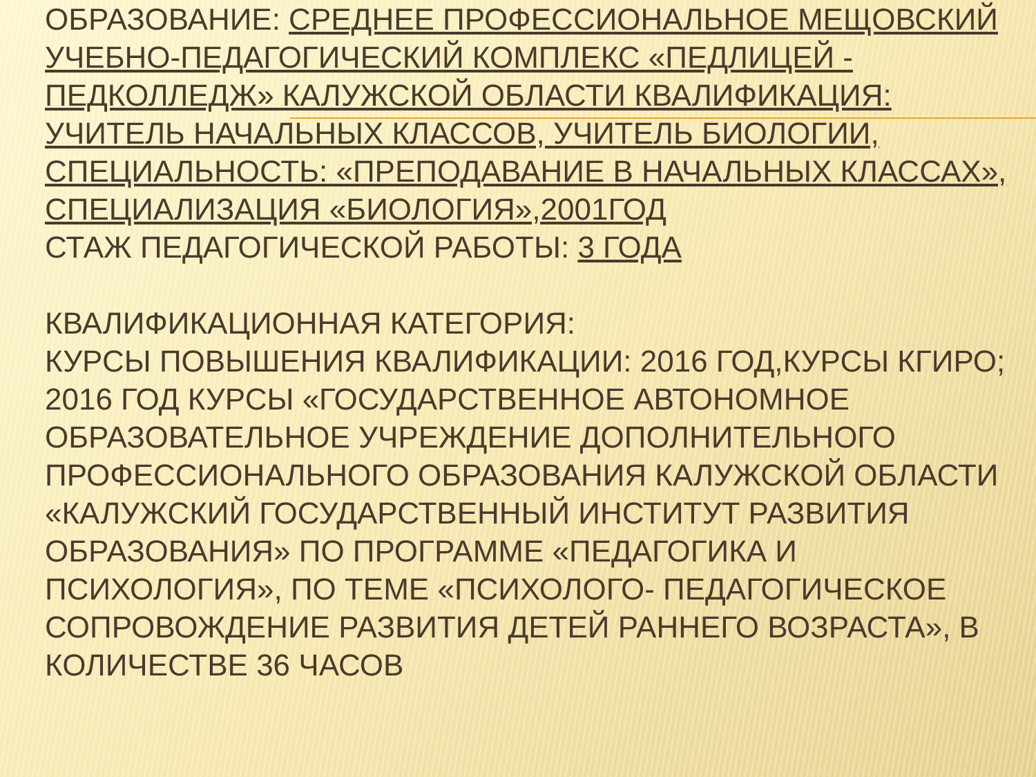ОБРАЗОВАНИЕ: СРЕДНЕЕ ПРОФЕССИОНАЛЬНОЕ МЕЩОВСКИЙ УЧЕБНО-ПЕДАГОГИЧЕСКИЙ КОМПЛЕКС «ПЕДЛИЦЕЙ - ПЕДКОЛЛЕДЖ» КАЛУЖСКОЙ ОБЛАСТИ КВАЛИФИКАЦИЯ: УЧИТЕЛЬ НАЧАЛЬНЫХ КЛАССОВ, УЧИТЕЛЬ БИОЛОГИИ, СПЕЦИАЛЬНОСТЬ: «ПРЕПОДАВАНИЕ В НАЧАЛЬНЫХ КЛАССАХ», СПЕЦИАЛИЗАЦИЯ «БИОЛОГИЯ»,2001ГОД
СТАЖ ПЕДАГОГИЧЕСКОЙ РАБОТЫ: 3 ГОДА
КВАЛИФИКАЦИОННАЯ КАТЕГОРИЯ:
КУРСЫ ПОВЫШЕНИЯ КВАЛИФИКАЦИИ: 2016 ГОД,КУРСЫ КГИРО;
2016 ГОД КУРСЫ «ГОСУДАРСТВЕННОЕ АВТОНОМНОЕ ОБРАЗОВАТЕЛЬНОЕ УЧРЕЖДЕНИЕ ДОПОЛНИТЕЛЬНОГО ПРОФЕССИОНАЛЬНОГО ОБРАЗОВАНИЯ КАЛУЖСКОЙ ОБЛАСТИ «КАЛУЖСКИЙ ГОСУДАРСТВЕННЫЙ ИНСТИТУТ РАЗВИТИЯ ОБРАЗОВАНИЯ» ПО ПРОГРАММЕ «ПЕДАГОГИКА И ПСИХОЛОГИЯ», ПО ТЕМЕ «ПСИХОЛОГО- ПЕДАГОГИЧЕСКОЕ СОПРОВОЖДЕНИЕ РАЗВИТИЯ ДЕТЕЙ РАННЕГО ВОЗРАСТА», В КОЛИЧЕСТВЕ 36 ЧАСОВ